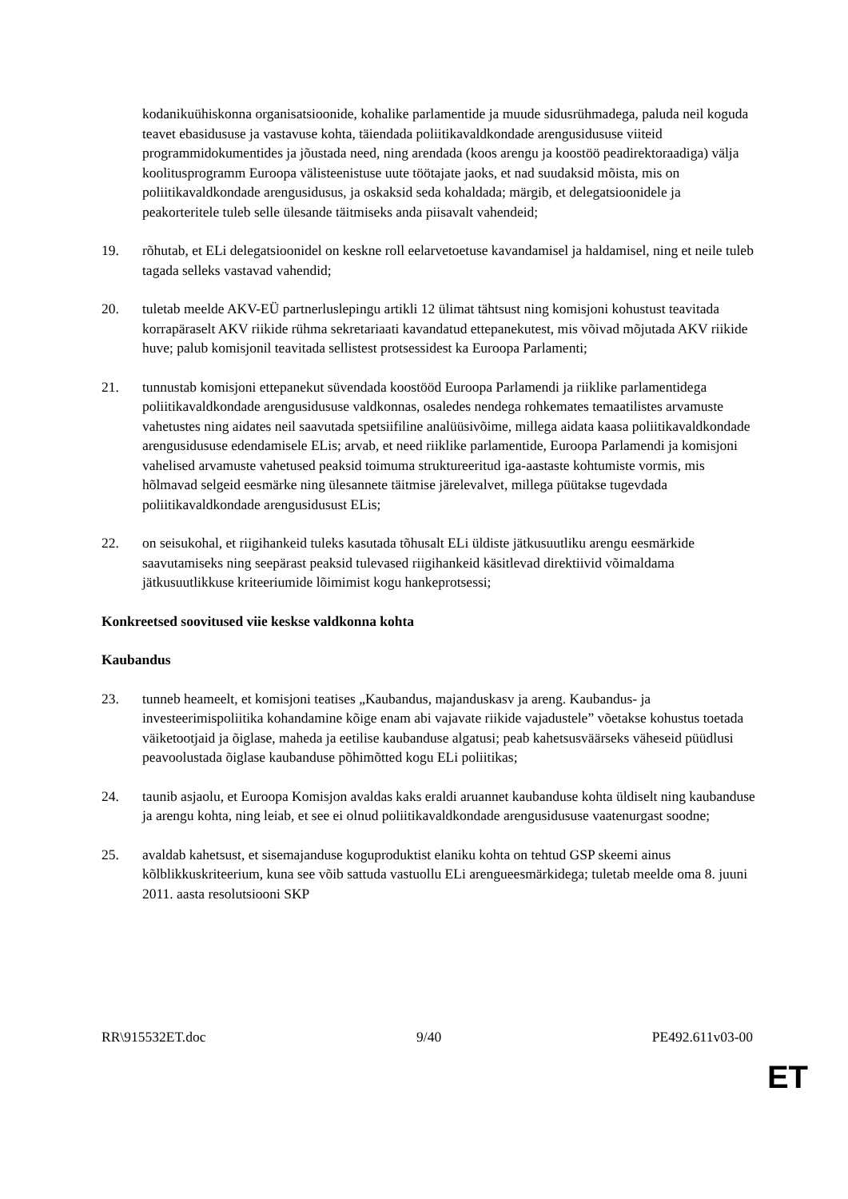kodanikuühiskonna organisatsioonide, kohalike parlamentide ja muude sidusrühmadega, paluda neil koguda teavet ebasidususe ja vastavuse kohta, täiendada poliitikavaldkondade arengusidususe viiteid programmidokumentides ja jõustada need, ning arendada (koos arengu ja koostöö peadirektoraadiga) välja koolitusprogramm Euroopa välisteenistuse uute töötajate jaoks, et nad suudaksid mõista, mis on poliitikavaldkondade arengusidusus, ja oskaksid seda kohaldada; märgib, et delegatsioonidele ja peakorteritele tuleb selle ülesande täitmiseks anda piisavalt vahendeid;
19. rõhutab, et ELi delegatsioonidel on keskne roll eelarvetoetuse kavandamisel ja haldamisel, ning et neile tuleb tagada selleks vastavad vahendid;
20. tuletab meelde AKV-EÜ partnerluslepingu artikli 12 ülimat tähtsust ning komisjoni kohustust teavitada korrapäraselt AKV riikide rühma sekretariaati kavandatud ettepanekutest, mis võivad mõjutada AKV riikide huve; palub komisjonil teavitada sellistest protsessidest ka Euroopa Parlamenti;
21. tunnustab komisjoni ettepanekut süvendada koostööd Euroopa Parlamendi ja riiklike parlamentidega poliitikavaldkondade arengusidususe valdkonnas, osaledes nendega rohkemates temaatilistes arvamuste vahetustes ning aidates neil saavutada spetsiifiline analüüsivõime, millega aidata kaasa poliitikavaldkondade arengusidususe edendamisele ELis; arvab, et need riiklike parlamentide, Euroopa Parlamendi ja komisjoni vahelised arvamuste vahetused peaksid toimuma struktureeritud iga-aastaste kohtumiste vormis, mis hõlmavad selgeid eesmärke ning ülesannete täitmise järelevalvet, millega püütakse tugevdada poliitikavaldkondade arengusidusust ELis;
22. on seisukohal, et riigihankeid tuleks kasutada tõhusalt ELi üldiste jätkusuutliku arengu eesmärkide saavutamiseks ning seepärast peaksid tulevased riigihankeid käsitlevad direktiivid võimaldama jätkusuutlikkuse kriteeriumide lõimimist kogu hankeprotsessi;
Konkreetsed soovitused viie keskse valdkonna kohta
Kaubandus
23. tunneb heameelt, et komisjoni teatises „Kaubandus, majanduskasv ja areng. Kaubandus- ja investeerimispoliitika kohandamine kõige enam abi vajavate riikide vajadustele” võetakse kohustus toetada väiketootjaid ja õiglase, maheda ja eetilise kaubanduse algatusi; peab kahetsusväärseks väheseid püüdlusi peavoolustada õiglase kaubanduse põhimõtted kogu ELi poliitikas;
24. taunib asjaolu, et Euroopa Komisjon avaldas kaks eraldi aruannet kaubanduse kohta üldiselt ning kaubanduse ja arengu kohta, ning leiab, et see ei olnud poliitikavaldkondade arengusidususe vaatenurgast soodne;
25. avaldab kahetsust, et sisemajanduse koguproduktist elaniku kohta on tehtud GSP skeemi ainus kõlblikkuskriteerium, kuna see võib sattuda vastuollu ELi arengueesmärkidega; tuletab meelde oma 8. juuni 2011. aasta resolutsiooni SKP
RR\915532ET.doc 9/40 PE492.611v03-00
ET